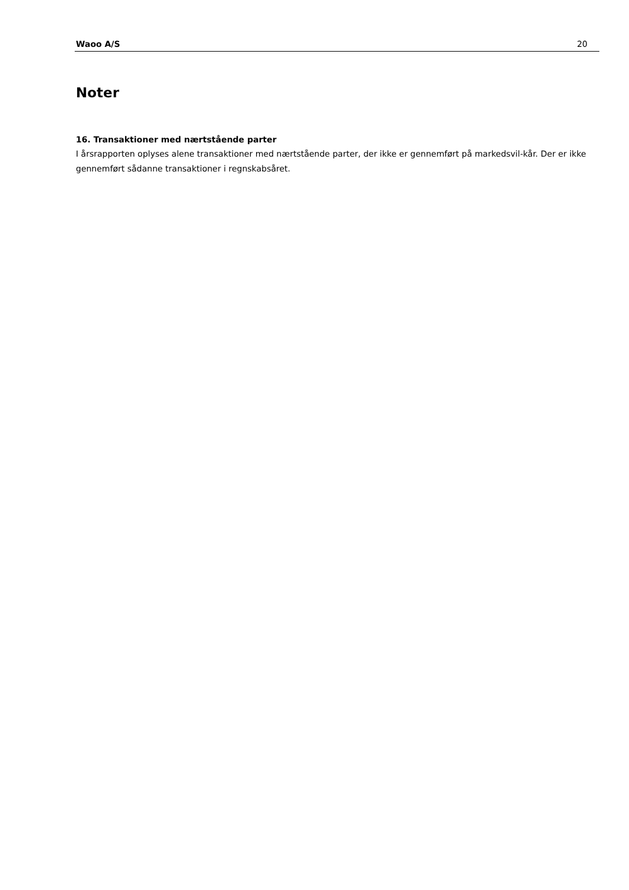Waoo A/S 20
Noter
16. Transaktioner med nærtstående parter
I årsrapporten oplyses alene transaktioner med nærtstående parter, der ikke er gennemført på markedsvil-kår. Der er ikke gennemført sådanne transaktioner i regnskabsåret.